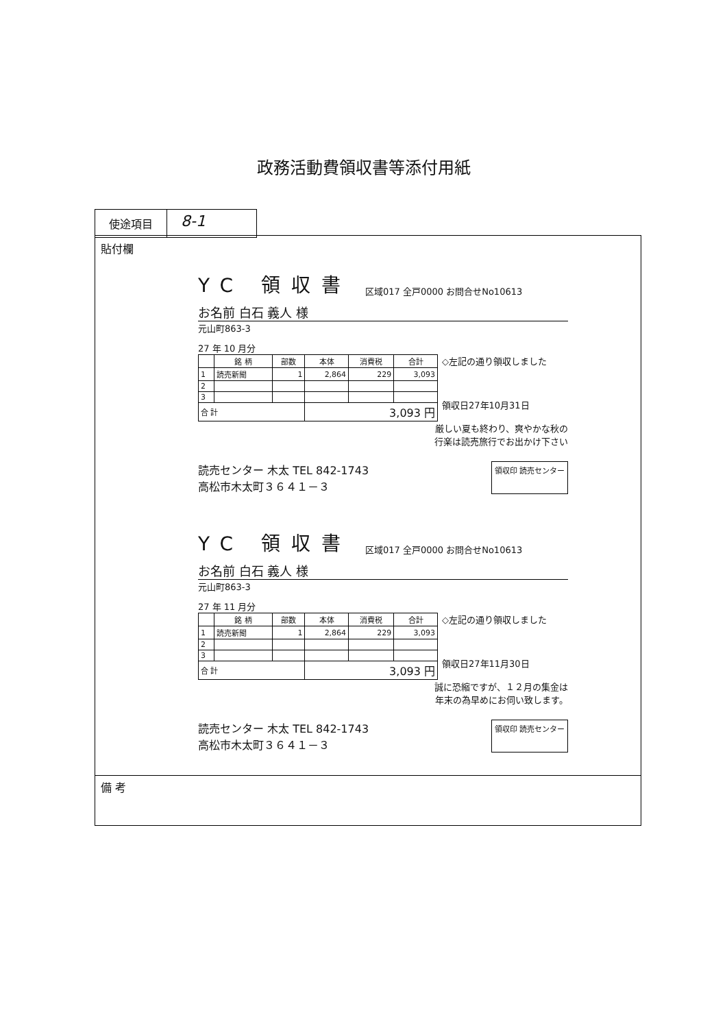政務活動費領収書等添付用紙
使途項目
8-1
貼付欄
YC 領収書 区域017 全戸0000 お問合せNo10613
お名前 白石 義人 様
元山町863-3
27 年 10 月分
| | 銘 柄 | 部数 | 本体 | 消費税 | 合計 |
| --- | --- | --- | --- | --- | --- |
| 1 | 読売新聞 | 1 | 2,864 | 229 | 3,093 |
| 2 | | | | | |
| 3 | | | | | |
| 合 計 | | | 3,093 円 | | |
◇左記の通り領収しました
領収日27年10月31日
厳しい夏も終わり、爽やかな秋の
行楽は読売旅行でお出かけ下さい
読売センター 木太 TEL 842-1743
高松市木太町３６４１－３
領収印 読売センター
YC 領収書 区域017 全戸0000 お問合せNo10613
お名前 白石 義人 様
元山町863-3
27 年 11 月分
| | 銘 柄 | 部数 | 本体 | 消費税 | 合計 |
| --- | --- | --- | --- | --- | --- |
| 1 | 読売新聞 | 1 | 2,864 | 229 | 3,093 |
| 2 | | | | | |
| 3 | | | | | |
| 合 計 | | | 3,093 円 | | |
◇左記の通り領収しました
領収日27年11月30日
誠に恐縮ですが、１２月の集金は
年末の為早めにお伺い致します。
読売センター 木太 TEL 842-1743
高松市木太町３６４１－３
領収印 読売センター
備 考